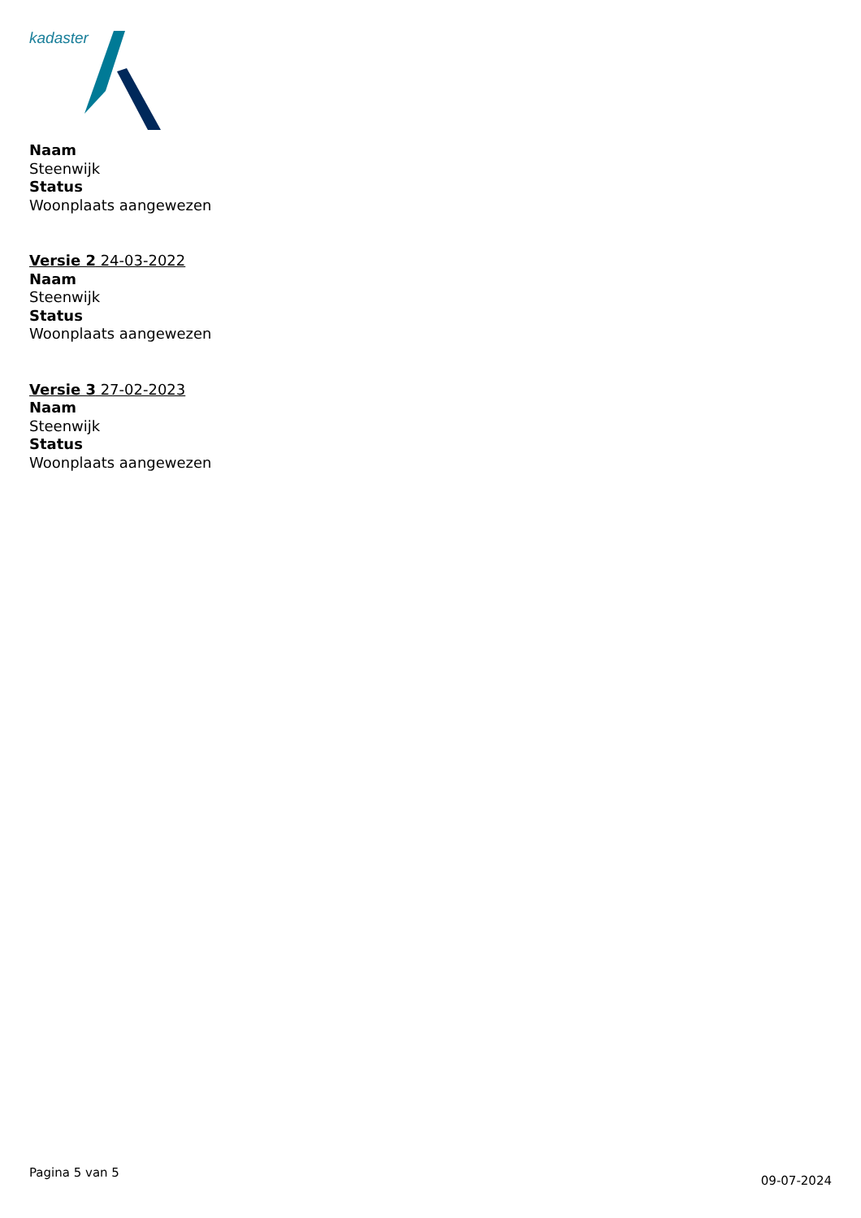kadaster
Naam
Steenwijk
Status
Woonplaats aangewezen
Versie 2 24-03-2022
Naam
Steenwijk
Status
Woonplaats aangewezen
Versie 3 27-02-2023
Naam
Steenwijk
Status
Woonplaats aangewezen
Pagina 5 van 5 09-07-2024